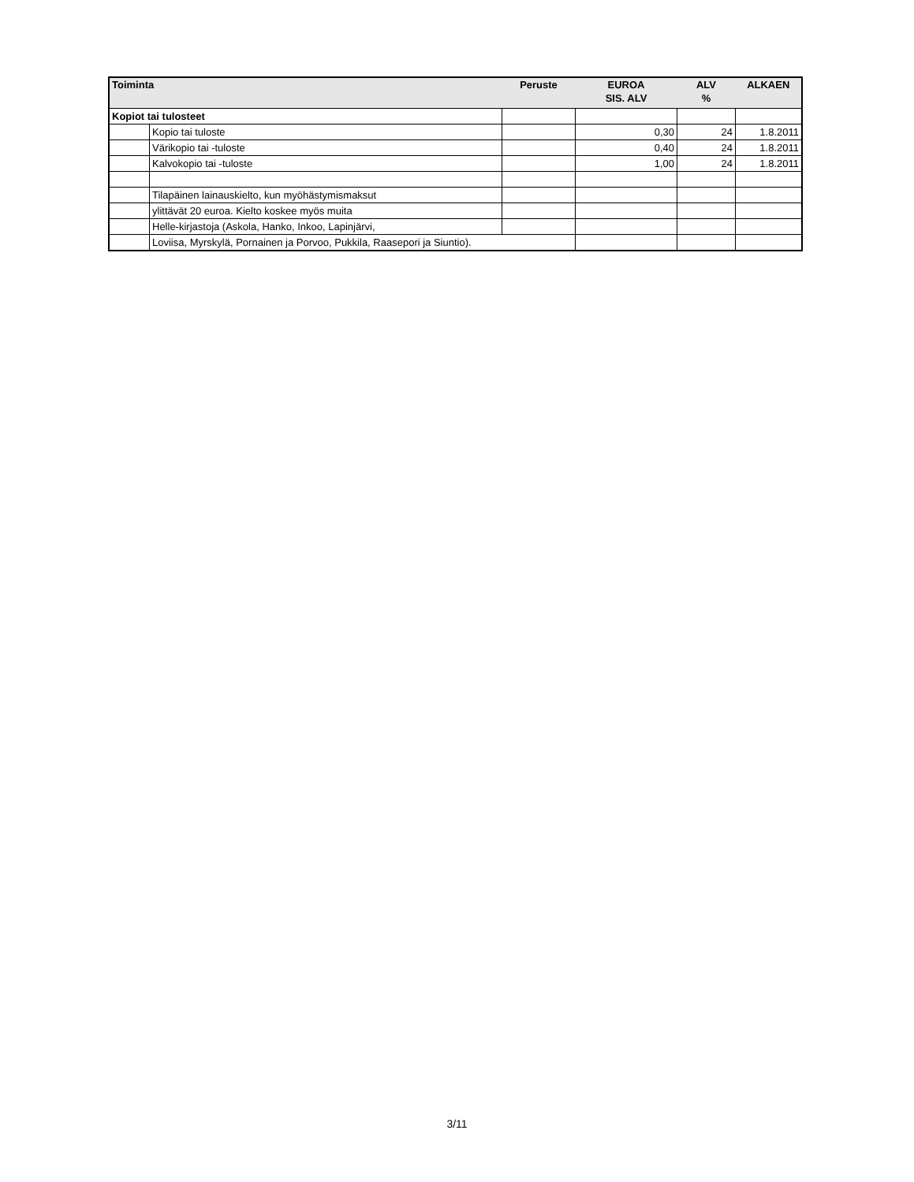| Toiminta | | Peruste | EUROA SIS. ALV | ALV % | ALKAEN |
| --- | --- | --- | --- | --- | --- |
| Kopiot tai tulosteet | | | | | |
| | Kopio tai tuloste | | 0,30 | 24 | 1.8.2011 |
| | Värikopio tai -tuloste | | 0,40 | 24 | 1.8.2011 |
| | Kalvokopio tai -tuloste | | 1,00 | 24 | 1.8.2011 |
| | Tilapäinen lainauskielto, kun myöhästymismaksut | | | | |
| | ylittävät 20 euroa. Kielto koskee myös muita | | | | |
| | Helle-kirjastoja (Askola, Hanko, Inkoo, Lapinjärvi, | | | | |
| | Loviisa, Myrskylä, Pornainen ja Porvoo, Pukkila, Raasepori ja Siuntio). | | | | |
3/11